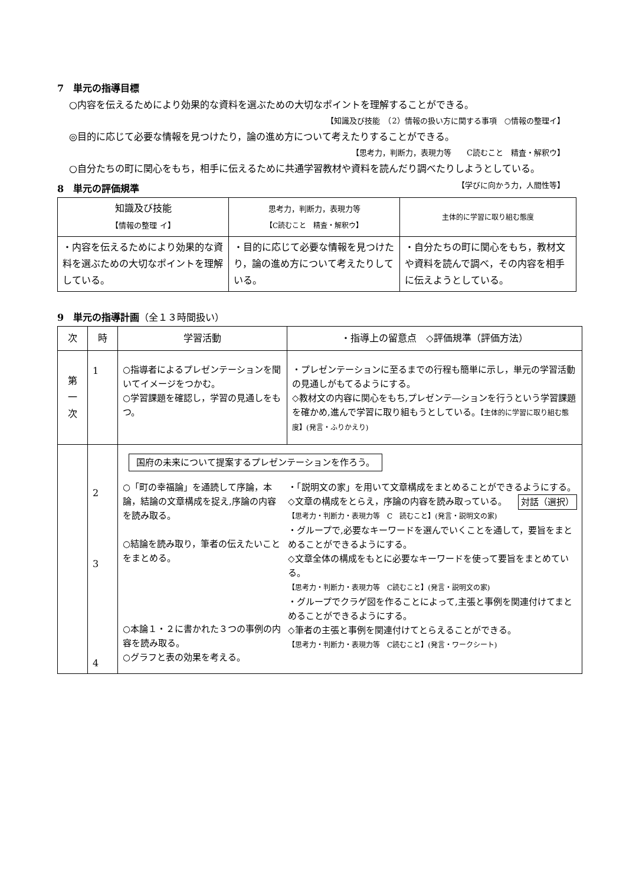7　単元の指導目標
○内容を伝えるためにより効果的な資料を選ぶための大切なポイントを理解することができる。
【知識及び技能　（2）情報の扱い方に関する事項　○情報の整理イ】
◎目的に応じて必要な情報を見つけたり，論の進め方について考えたりすることができる。
【思考力，判断力，表現力等　　C読むこと　精査・解釈ウ】
○自分たちの町に関心をもち，相手に伝えるために共通学習教材や資料を読んだり調べたりしようとしている。 【学びに向かう力，人間性等】
8　単元の評価規準
| 知識及び技能 【情報の整理 イ】 | 思考力，判断力，表現力等 【C読むこと 精査・解釈ウ】 | 主体的に学習に取り組む態度 |
| --- | --- | --- |
| ・内容を伝えるためにより効果的な資料を選ぶための大切なポイントを理解している。 | ・目的に応じて必要な情報を見つけたり，論の進め方について考えたりしている。 | ・自分たちの町に関心をもち，教材文や資料を読んで調べ，その内容を相手に伝えようとしている。 |
9　単元の指導計画（全１３時間扱い）
| 次 | 時 | 学習活動 | ・指導上の留意点 ◇評価規準（評価方法） |
| --- | --- | --- | --- |
| 第 一 次 | 1 | ○指導者によるプレゼンテーションを聞いてイメージをつかむ。 ○学習課題を確認し，学習の見通しをもつ。 | ・プレゼンテーションに至るまでの行程も簡単に示し，単元の学習活動の見通しがもてるようにする。 ◇教材文の内容に関心をもち,プレゼンテ―ションを行うという学習課題を確かめ,進んで学習に取り組もうとしている。 【主体的に学習に取り組む態度】(発言・ふりかえり) |
| | 2 3 4 | 国府の未来について提案するプレゼンテーションを作ろう。 ○「町の幸福論」を通読して序論，本論，結論の文章構成を捉え,序論の内容を読み取る。 ○結論を読み取り，筆者の伝えたいことをまとめる。 ○本論１・２に書かれた３つの事例の内容を読み取る。 ○グラフと表の効果を考える。 ・「説明文の家」を用いて文章構成をまとめることができるようにする。 対話（選択） ◇文章の構成をとらえ，序論の内容を読み取っている。 【思考力・判断力・表現力等 C 読むこと】(発言・説明文の家) ・グループで,必要なキーワードを選んでいくことを通して，要旨をまとめることができるようにする。 ◇文章全体の構成をもとに必要なキーワードを使って要旨をまとめている。 【思考力・判断力・表現力等 C読むこと】(発言・説明文の家) ・グループでクラゲ図を作ることによって,主張と事例を関連付けてまとめることができるようにする。 ◇筆者の主張と事例を関連付けてとらえることができる。 【思考力・判断力・表現力等 C読むこと】(発言・ワークシート) | |